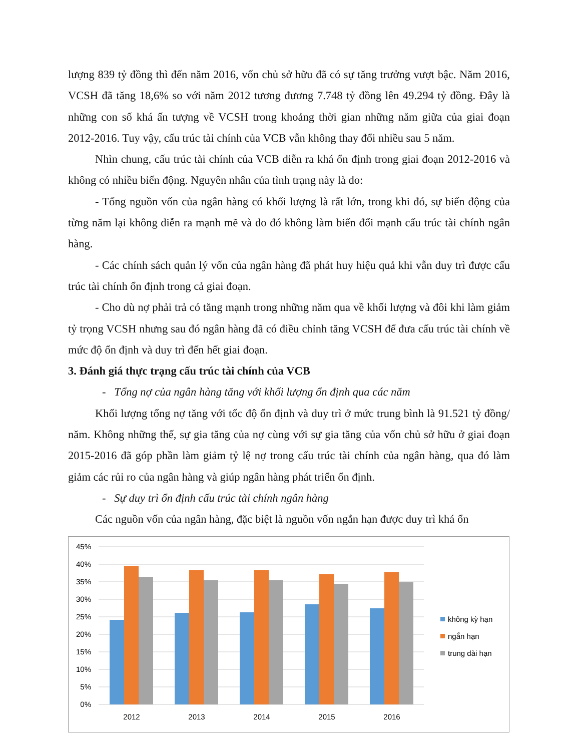lượng 839 tỷ đồng thì đến năm 2016, vốn chủ sở hữu đã có sự tăng trưởng vượt bậc. Năm 2016, VCSH đã tăng 18,6% so với năm 2012 tương đương 7.748 tỷ đồng lên 49.294 tỷ đồng. Đây là những con số khá ấn tượng về VCSH trong khoảng thời gian những năm giữa của giai đoạn 2012-2016. Tuy vậy, cấu trúc tài chính của VCB vẫn không thay đổi nhiều sau 5 năm.
Nhìn chung, cấu trúc tài chính của VCB diễn ra khá ổn định trong giai đoạn 2012-2016 và không có nhiều biến động. Nguyên nhân của tình trạng này là do:
- Tổng nguồn vốn của ngân hàng có khối lượng là rất lớn, trong khi đó, sự biến động của từng năm lại không diễn ra mạnh mẽ và do đó không làm biến đổi mạnh cấu trúc tài chính ngân hàng.
- Các chính sách quản lý vốn của ngân hàng đã phát huy hiệu quả khi vẫn duy trì được cấu trúc tài chính ổn định trong cả giai đoạn.
- Cho dù nợ phải trả có tăng mạnh trong những năm qua về khối lượng và đôi khi làm giảm tỷ trọng VCSH nhưng sau đó ngân hàng đã có điều chỉnh tăng VCSH để đưa cấu trúc tài chính về mức độ ổn định và duy trì đến hết giai đoạn.
3. Đánh giá thực trạng cấu trúc tài chính của VCB
- Tổng nợ của ngân hàng tăng với khối lượng ổn định qua các năm
Khối lượng tổng nợ tăng với tốc độ ổn định và duy trì ở mức trung bình là 91.521 tỷ đồng/ năm. Không những thế, sự gia tăng của nợ cùng với sự gia tăng của vốn chủ sở hữu ở giai đoạn 2015-2016 đã góp phần làm giảm tỷ lệ nợ trong cấu trúc tài chính của ngân hàng, qua đó làm giảm các rủi ro của ngân hàng và giúp ngân hàng phát triển ổn định.
- Sự duy trì ổn định cấu trúc tài chính ngân hàng
Các nguồn vốn của ngân hàng, đặc biệt là nguồn vốn ngắn hạn được duy trì khá ổn
45%
40%
35%
30%
25%
20%
15%
10%
5%
0%
2012
2013
2014
2015
2016
không kỳ hạn
ngắn hạn
trung dài hạn